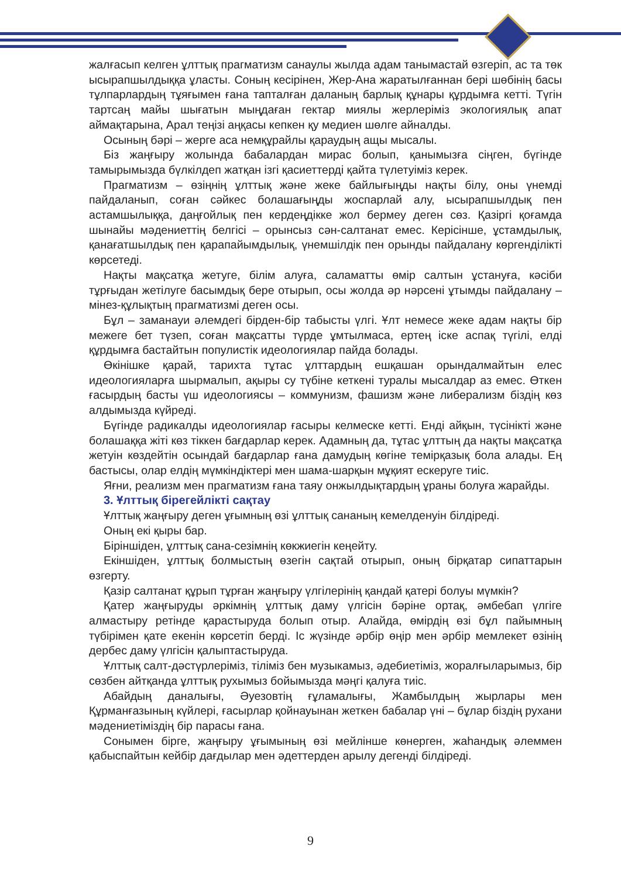жалғасып келген ұлттық прагматизм санаулы жылда адам танымастай өзгеріп, ас та төк ысырапшылдыққа ұласты. Соның кесірінен, Жер-Ана жаратылғаннан бері шөбінің басы тұлпарлардың тұяғымен ғана тапталған даланың барлық құнары құрдымға кетті. Түгін тартсаң майы шығатын мыңдаған гектар миялы жерлеріміз экологиялық апат аймақтарына, Арал теңізі аңқасы кепкен қу медиен шөлге айналды.
Осының бәрі – жерге аса немқұрайлы қараудың ащы мысалы.
Біз жаңғыру жолында бабалардан мирас болып, қанымызға сіңген, бүгінде тамырымызда бүлкілдеп жатқан ізгі қасиеттерді қайта түлетуіміз керек.
Прагматизм – өзіңнің ұлттық және жеке байлығыңды нақты білу, оны үнемді пайдаланып, соған сәйкес болашағыңды жоспарлай алу, ысырапшылдық пен астамшылыққа, даңғойлық пен кердеңдікке жол бермеу деген сөз. Қазіргі қоғамда шынайы мәдениеттің белгісі – орынсыз сән-салтанат емес. Керісінше, ұстамдылық, қанағатшылдық пен қарапайымдылық, үнемшілдік пен орынды пайдалану көргенділікті көрсетеді.
Нақты мақсатқа жетуге, білім алуға, саламатты өмір салтын ұстануға, кәсіби тұрғыдан жетілуге басымдық бере отырып, осы жолда әр нәрсені ұтымды пайдалану – мінез-құлықтың прагматизмі деген осы.
Бұл – заманауи әлемдегі бірден-бір табысты үлгі. Ұлт немесе жеке адам нақты бір межеге бет түзеп, соған мақсатты түрде ұмтылмаса, ертең іске аспақ түгілі, елді құрдымға бастайтын популистік идеологиялар пайда болады.
Өкінішке қарай, тарихта тұтас ұлттардың ешқашан орындалмайтын елес идеологияларға шырмалып, ақыры су түбіне кеткені туралы мысалдар аз емес. Өткен ғасырдың басты үш идеологиясы – коммунизм, фашизм және либерализм біздің көз алдымызда күйреді.
Бүгінде радикалды идеологиялар ғасыры келмеске кетті. Енді айқын, түсінікті және болашаққа жіті көз тіккен бағдарлар керек. Адамның да, тұтас ұлттың да нақты мақсатқа жетуін көздейтін осындай бағдарлар ғана дамудың көгіне темірқазық бола алады. Ең бастысы, олар елдің мүмкіндіктері мен шама-шарқын мұқият ескеруге тиіс.
Яғни, реализм мен прагматизм ғана таяу онжылдықтардың ұраны болуға жарайды.
3. Ұлттық бірегейлікті сақтау
Ұлттық жаңғыру деген ұғымның өзі ұлттық сананың кемелденуін білдіреді.
Оның екі қыры бар.
Біріншіден, ұлттық сана-сезімнің көкжиегін кеңейту.
Екіншіден, ұлттық болмыстың өзегін сақтай отырып, оның бірқатар сипаттарын өзгерту.
Қазір салтанат құрып тұрған жаңғыру үлгілерінің қандай қатері болуы мүмкін?
Қатер жаңғыруды әркімнің ұлттық даму үлгісін бәріне ортақ, әмбебап үлгіге алмастыру ретінде қарастыруда болып отыр. Алайда, өмірдің өзі бұл пайымның түбірімен қате екенін көрсетіп берді. Іс жүзінде әрбір өңір мен әрбір мемлекет өзінің дербес даму үлгісін қалыптастыруда.
Ұлттық салт-дәстүрлеріміз, тіліміз бен музыкамыз, әдебиетіміз, жоралғыларымыз, бір сөзбен айтқанда ұлттық рухымыз бойымызда мәңгі қалуға тиіс.
Абайдың даналығы, Әуезовтің ғұламалығы, Жамбылдың жырлары мен Құрманғазының күйлері, ғасырлар қойнауынан жеткен бабалар үні – бұлар біздің рухани мәдениетіміздің бір парасы ғана.
Сонымен бірге, жаңғыру ұғымының өзі мейлінше көнерген, жаһандық әлеммен қабыспайтын кейбір дағдылар мен әдеттерден арылу дегенді білдіреді.
9